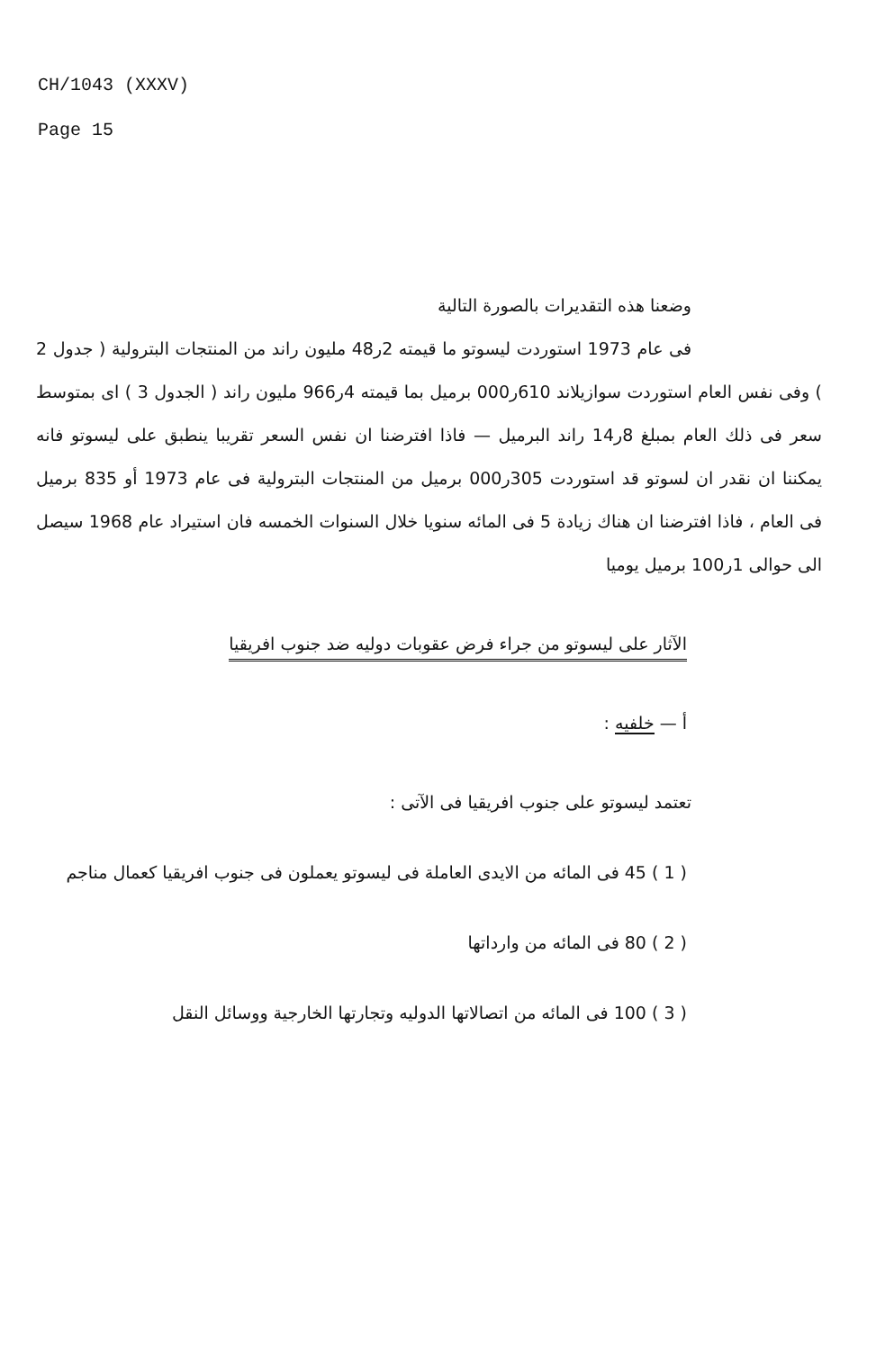CH/1043 (XXXV)
Page 15
وضعنا هذه التقديرات بالصورة التالية
فى عام 1973 استوردت ليسوتو ما قيمته 2ر48 مليون راند من المنتجات البترولية ( جدول 2 ) وفى نفس العام استوردت سوازيلاند 610ر000 برميل بما قيمته 4ر966 مليون راند ( الجدول 3 ) اى بمتوسط سعر فى ذلك العام بمبلغ 8ر14 راند البرميل — فاذا افترضنا ان نفس السعر تقريبا ينطبق على ليسوتو فانه يمكننا ان نقدر ان لسوتو قد استوردت 305ر000 برميل من المنتجات البترولية فى عام 1973 أو 835 برميل فى العام ، فاذا افترضنا ان هناك زيادة 5 فى المائه سنويا خلال السنوات الخمسه فان استيراد عام 1968 سيصل الى حوالى 1ر100 برميل يوميا
الآثار على ليسوتو من جراء فرض عقوبات دوليه ضد جنوب افريقيا
أ — خلفيه :
تعتمد ليسوتو على جنوب افريقيا فى الآتى :
( 1 ) 45 فى المائه من الايدى العاملة فى ليسوتو يعملون فى جنوب افريقيا كعمال مناجم
( 2 ) 80 فى المائه من وارداتها
( 3 ) 100 فى المائه من اتصالاتها الدوليه وتجارتها الخارجية ووسائل النقل